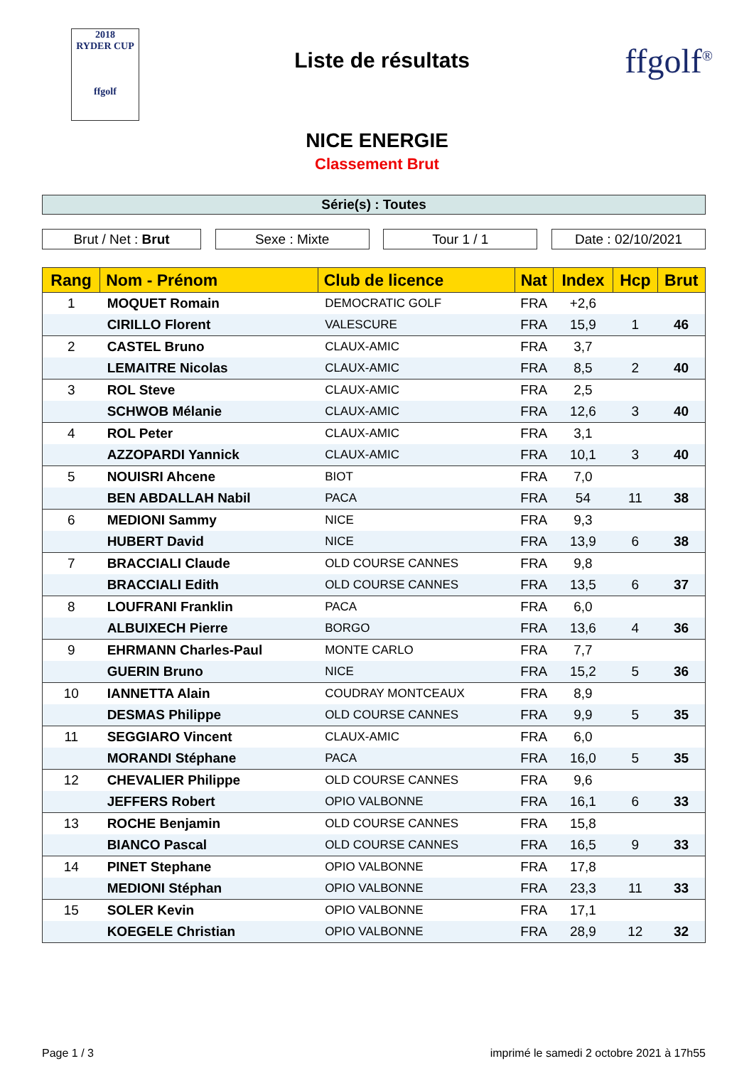2018
RYDER CUP
ffgolf
Liste de résultats
ffgolf<sup>®</sup>
NICE ENERGIE
Classement Brut
Série(s) : Toutes
Brut / Net : Brut Sexe : Mixte Tour 1 / 1 Date : 02/10/2021
| Rang | Nom - Prénom | Club de licence | Nat | Index | Hcp | Brut |
| --- | --- | --- | --- | --- | --- | --- |
| 1 | MOQUET Romain | DEMOCRATIC GOLF | FRA | +2,6 | | |
| | CIRILLO Florent | VALESCURE | FRA | 15,9 | 1 | 46 |
| 2 | CASTEL Bruno | CLAUX-AMIC | FRA | 3,7 | | |
| | LEMAITRE Nicolas | CLAUX-AMIC | FRA | 8,5 | 2 | 40 |
| 3 | ROL Steve | CLAUX-AMIC | FRA | 2,5 | | |
| | SCHWOB Mélanie | CLAUX-AMIC | FRA | 12,6 | 3 | 40 |
| 4 | ROL Peter | CLAUX-AMIC | FRA | 3,1 | | |
| | AZZOPARDI Yannick | CLAUX-AMIC | FRA | 10,1 | 3 | 40 |
| 5 | NOUISRI Ahcene | BIOT | FRA | 7,0 | | |
| | BEN ABDALLAH Nabil | PACA | FRA | 54 | 11 | 38 |
| 6 | MEDIONI Sammy | NICE | FRA | 9,3 | | |
| | HUBERT David | NICE | FRA | 13,9 | 6 | 38 |
| 7 | BRACCIALI Claude | OLD COURSE CANNES | FRA | 9,8 | | |
| | BRACCIALI Edith | OLD COURSE CANNES | FRA | 13,5 | 6 | 37 |
| 8 | LOUFRANI Franklin | PACA | FRA | 6,0 | | |
| | ALBUIXECH Pierre | BORGO | FRA | 13,6 | 4 | 36 |
| 9 | EHRMANN Charles-Paul | MONTE CARLO | FRA | 7,7 | | |
| | GUERIN Bruno | NICE | FRA | 15,2 | 5 | 36 |
| 10 | IANNETTA Alain | COUDRAY MONTCEAUX | FRA | 8,9 | | |
| | DESMAS Philippe | OLD COURSE CANNES | FRA | 9,9 | 5 | 35 |
| 11 | SEGGIARO Vincent | CLAUX-AMIC | FRA | 6,0 | | |
| | MORANDI Stéphane | PACA | FRA | 16,0 | 5 | 35 |
| 12 | CHEVALIER Philippe | OLD COURSE CANNES | FRA | 9,6 | | |
| | JEFFERS Robert | OPIO VALBONNE | FRA | 16,1 | 6 | 33 |
| 13 | ROCHE Benjamin | OLD COURSE CANNES | FRA | 15,8 | | |
| | BIANCO Pascal | OLD COURSE CANNES | FRA | 16,5 | 9 | 33 |
| 14 | PINET Stephane | OPIO VALBONNE | FRA | 17,8 | | |
| | MEDIONI Stéphan | OPIO VALBONNE | FRA | 23,3 | 11 | 33 |
| 15 | SOLER Kevin | OPIO VALBONNE | FRA | 17,1 | | |
| | KOEGELE Christian | OPIO VALBONNE | FRA | 28,9 | 12 | 32 |
Page 1 / 3 imprimé le samedi 2 octobre 2021 à 17h55